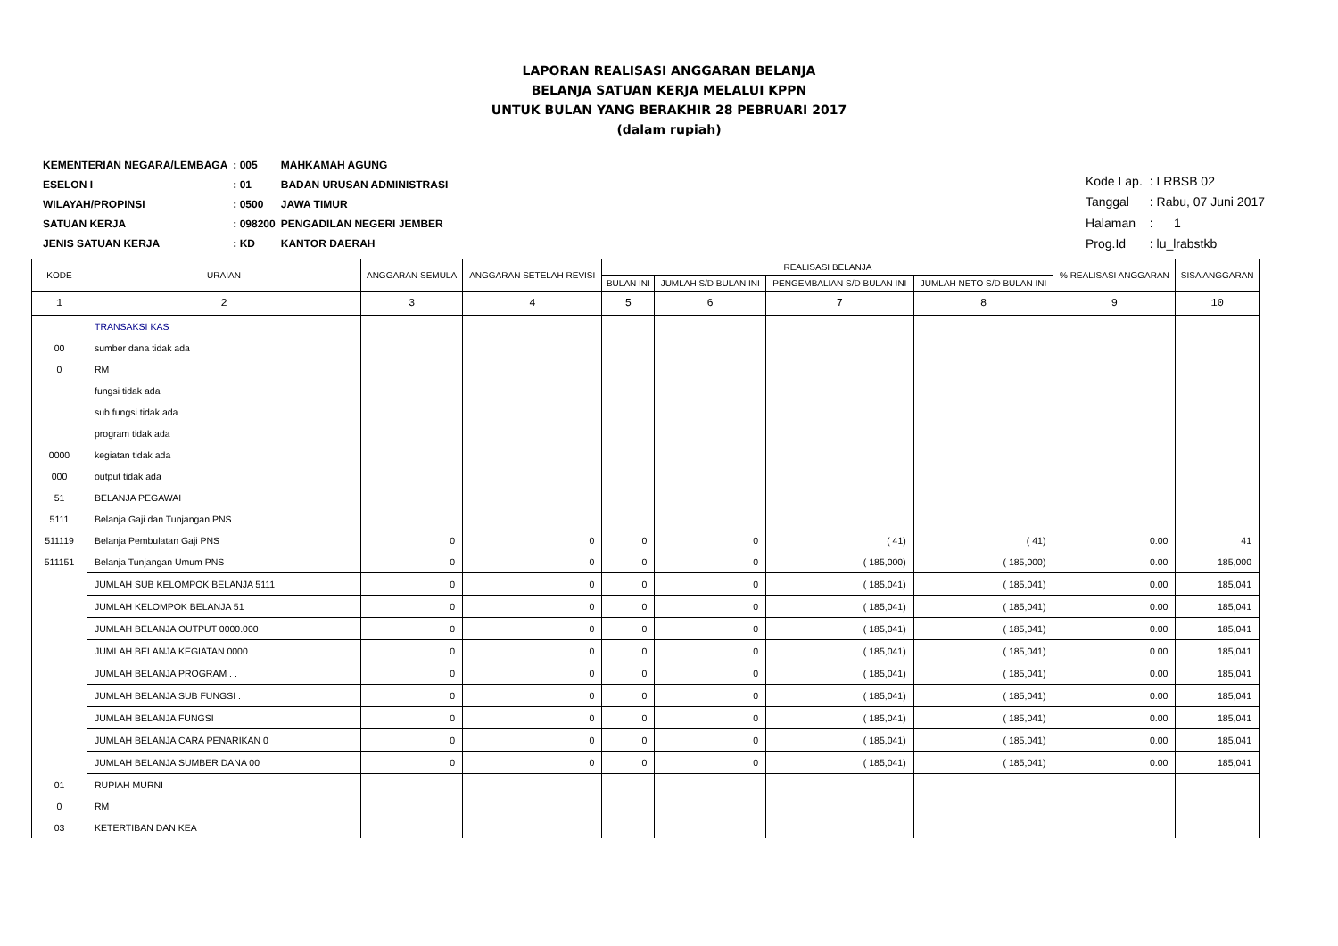LAPORAN REALISASI ANGGARAN BELANJA
BELANJA SATUAN KERJA MELALUI KPPN
UNTUK BULAN YANG BERAKHIR 28 PEBRUARI 2017
(dalam rupiah)
| KEMENTERIAN NEGARA/LEMBAGA | : 005 | MAHKAMAH AGUNG |
| ESELON I | : 01 | BADAN URUSAN ADMINISTRASI |
| WILAYAH/PROPINSI | : 0500 | JAWA TIMUR |
| SATUAN KERJA | : 098200 | PENGADILAN NEGERI JEMBER |
| JENIS SATUAN KERJA | : KD | KANTOR DAERAH |
| Kode Lap. | : LRBSB 02 |
| Tanggal | : Rabu, 07 Juni 2017 |
| Halaman | : 1 |
| Prog.Id | : lu_lrabstkb |
| KODE | URAIAN | ANGGARAN SEMULA | ANGGARAN SETELAH REVISI | REALISASI BELANJA | | | | % REALISASI ANGGARAN | SISA ANGGARAN |
| --- | --- | --- | --- | --- | --- | --- | --- | --- | --- |
| | | | | BULAN INI | JUMLAH S/D BULAN INI | PENGEMBALIAN S/D BULAN INI | JUMLAH NETO S/D BULAN INI | | |
| 1 | 2 | 3 | 4 | 5 | 6 | 7 | 8 | 9 | 10 |
| | TRANSAKSI KAS | | | | | | | | |
| 00 | sumber dana tidak ada | | | | | | | | |
| 0 | RM | | | | | | | | |
| | fungsi tidak ada | | | | | | | | |
| | sub fungsi tidak ada | | | | | | | | |
| | program tidak ada | | | | | | | | |
| 0000 | kegiatan tidak ada | | | | | | | | |
| 000 | output tidak ada | | | | | | | | |
| 51 | BELANJA PEGAWAI | | | | | | | | |
| 5111 | Belanja Gaji dan Tunjangan PNS | | | | | | | | |
| 511119 | Belanja Pembulatan Gaji PNS | 0 | 0 | 0 | 0 | ( 41) | ( 41) | 0.00 | 41 |
| 511151 | Belanja Tunjangan Umum PNS | 0 | 0 | 0 | 0 | ( 185,000) | ( 185,000) | 0.00 | 185,000 |
| | JUMLAH SUB KELOMPOK BELANJA 5111 | 0 | 0 | 0 | 0 | ( 185,041) | ( 185,041) | 0.00 | 185,041 |
| | JUMLAH KELOMPOK BELANJA 51 | 0 | 0 | 0 | 0 | ( 185,041) | ( 185,041) | 0.00 | 185,041 |
| | JUMLAH BELANJA OUTPUT 0000.000 | 0 | 0 | 0 | 0 | ( 185,041) | ( 185,041) | 0.00 | 185,041 |
| | JUMLAH BELANJA KEGIATAN 0000 | 0 | 0 | 0 | 0 | ( 185,041) | ( 185,041) | 0.00 | 185,041 |
| | JUMLAH BELANJA PROGRAM . . | 0 | 0 | 0 | 0 | ( 185,041) | ( 185,041) | 0.00 | 185,041 |
| | JUMLAH BELANJA SUB FUNGSI . | 0 | 0 | 0 | 0 | ( 185,041) | ( 185,041) | 0.00 | 185,041 |
| | JUMLAH BELANJA FUNGSI | 0 | 0 | 0 | 0 | ( 185,041) | ( 185,041) | 0.00 | 185,041 |
| | JUMLAH BELANJA CARA PENARIKAN 0 | 0 | 0 | 0 | 0 | ( 185,041) | ( 185,041) | 0.00 | 185,041 |
| | JUMLAH BELANJA SUMBER DANA 00 | 0 | 0 | 0 | 0 | ( 185,041) | ( 185,041) | 0.00 | 185,041 |
| 01 | RUPIAH MURNI | | | | | | | | |
| 0 | RM | | | | | | | | |
| 03 | KETERTIBAN DAN KEA | | | | | | | | |